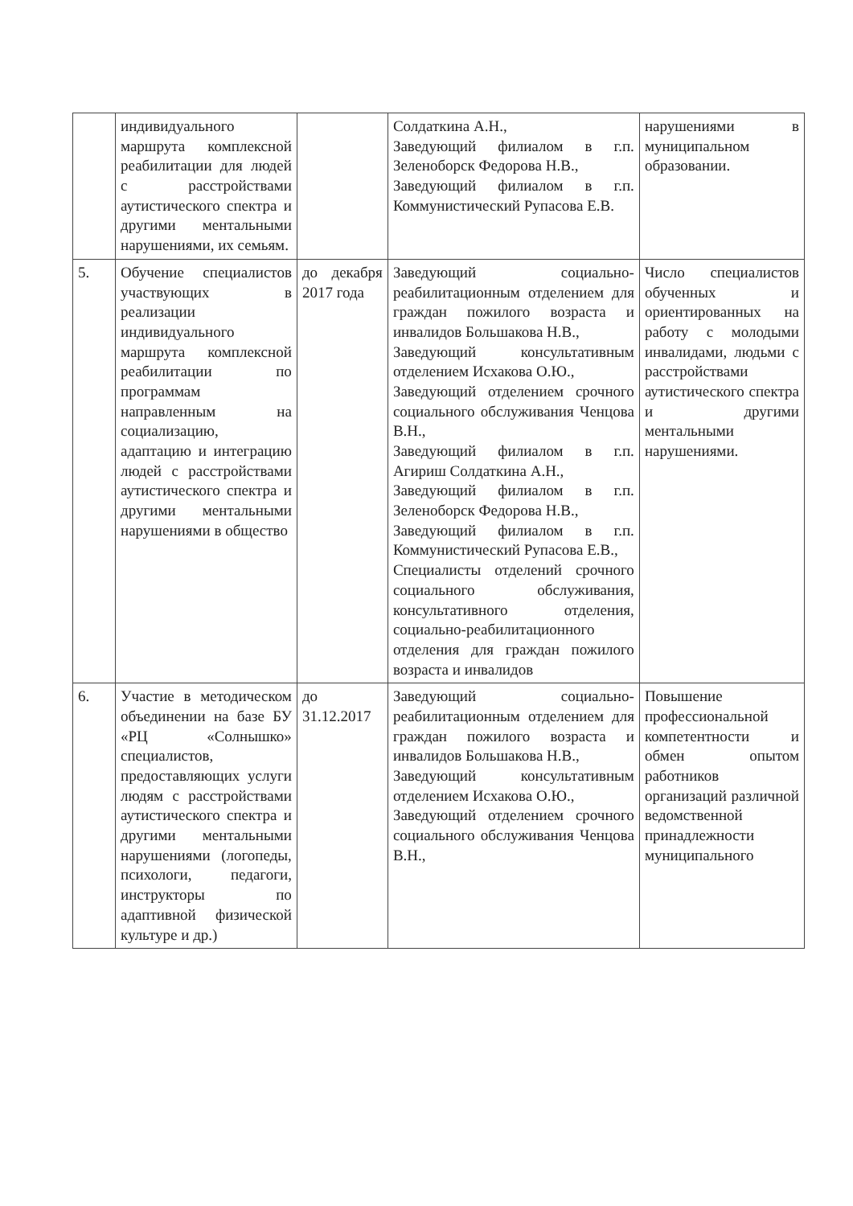| | индивидуального маршрута комплексной реабилитации для людей с расстройствами аутистического спектра и другими ментальными нарушениями, их семьям. | | Солдаткина А.Н., Заведующий филиалом в г.п. Зеленоборск Федорова Н.В., Заведующий филиалом в г.п. Коммунистический Рупасова Е.В. | нарушениями в муниципальном образовании. |
| 5. | Обучение специалистов участвующих в реализации индивидуального маршрута комплексной реабилитации по программам направленным на социализацию, адаптацию и интеграцию людей с расстройствами аутистического спектра и другими ментальными нарушениями в общество | до декабря 2017 года | Заведующий социально-реабилитационным отделением для граждан пожилого возраста и инвалидов Большакова Н.В., Заведующий консультативным отделением Исхакова О.Ю., Заведующий отделением срочного социального обслуживания Ченцова В.Н., Заведующий филиалом в г.п. Агириш Солдаткина А.Н., Заведующий филиалом в г.п. Зеленоборск Федорова Н.В., Заведующий филиалом в г.п. Коммунистический Рупасова Е.В., Специалисты отделений срочного социального обслуживания, консультативного отделения, социально-реабилитационного отделения для граждан пожилого возраста и инвалидов | Число специалистов обученных и ориентированных на работу с молодыми инвалидами, людьми с расстройствами аутистического спектра и другими ментальными нарушениями. |
| 6. | Участие в методическом объединении на базе БУ «РЦ «Солнышко» специалистов, предоставляющих услуги людям с расстройствами аутистического спектра и другими ментальными нарушениями (логопеды, психологи, педагоги, инструкторы по адаптивной физической культуре и др.) | до 31.12.2017 | Заведующий социально-реабилитационным отделением для граждан пожилого возраста и инвалидов Большакова Н.В., Заведующий консультативным отделением Исхакова О.Ю., Заведующий отделением срочного социального обслуживания Ченцова В.Н., | Повышение профессиональной компетентности и обмен опытом работников организаций различной ведомственной принадлежности муниципального |